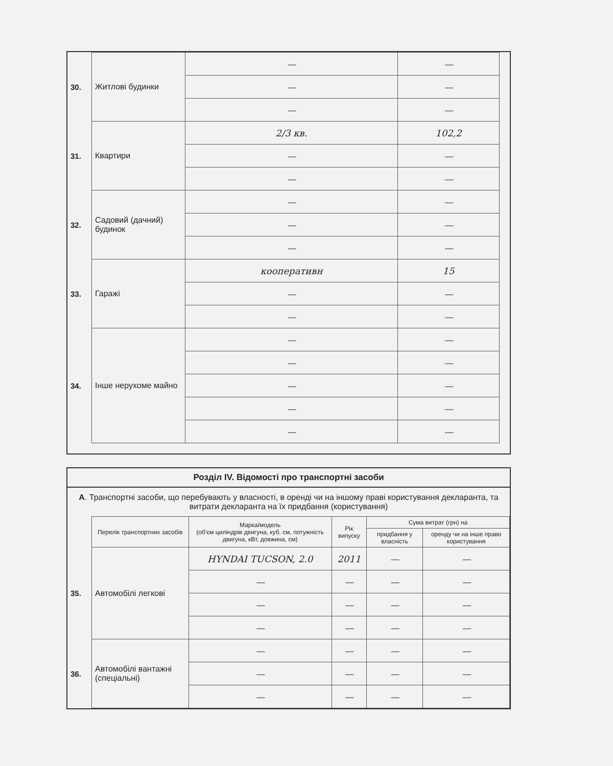| 30. | Житлові будинки | — | — |
| | | — | — |
| | | — | — |
| 31. | Квартири | 2/3 кв. | 102,2 |
| | | — | — |
| | | — | — |
| 32. | Садовий (дачний) будинок | — | — |
| | | — | — |
| | | — | — |
| 33. | Гаражі | кооперативн | 15 |
| | | — | — |
| | | — | — |
| 34. | Інше нерухоме майно | — | — |
| | | — | — |
| | | — | — |
| | | — | — |
| | | — | — |
Розділ IV. Відомості про транспортні засоби
А. Транспортні засоби, що перебувають у власності, в оренді чи на іншому праві користування декларанта, та витрати декларанта на їх придбання (користування)
| | Перелік транспортних засобів | Марка/модель (об'єм циліндрів двигуна, куб. см, потужність двигуна, кВт, довжина, см) | Рік випуску | Сума витрат (грн) на | |
| | | | | придбання у власність | оренду чи на інше право користування |
| 35. | Автомобілі легкові | HYNDAI TUCSON, 2.0 | 2011 | — | — |
| | | — | — | — | — |
| | | — | — | — | — |
| | | — | — | — | — |
| 36. | Автомобілі вантажні (спеціальні) | — | — | — | — |
| | | — | — | — | — |
| | | — | — | — | — |